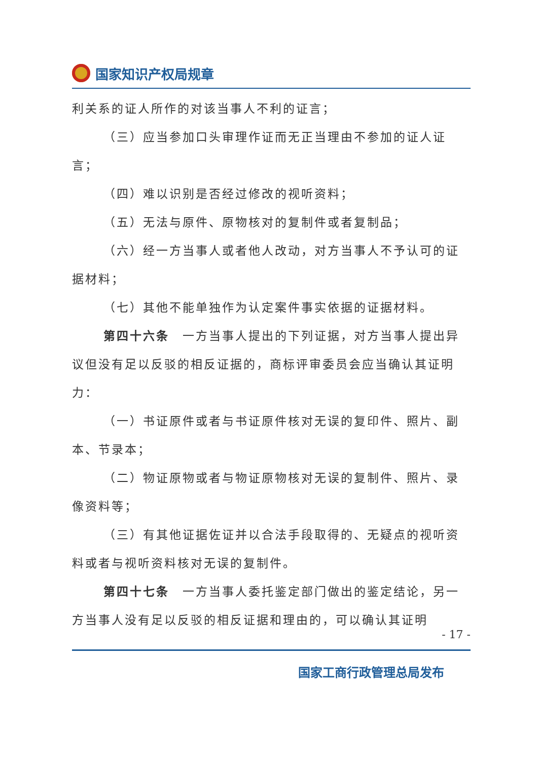国家知识产权局规章
利关系的证人所作的对该当事人不利的证言；
（三）应当参加口头审理作证而无正当理由不参加的证人证言；
（四）难以识别是否经过修改的视听资料；
（五）无法与原件、原物核对的复制件或者复制品；
（六）经一方当事人或者他人改动，对方当事人不予认可的证据材料；
（七）其他不能单独作为认定案件事实依据的证据材料。
第四十六条　一方当事人提出的下列证据，对方当事人提出异议但没有足以反驳的相反证据的，商标评审委员会应当确认其证明力：
（一）书证原件或者与书证原件核对无误的复印件、照片、副本、节录本；
（二）物证原物或者与物证原物核对无误的复制件、照片、录像资料等；
（三）有其他证据佐证并以合法手段取得的、无疑点的视听资料或者与视听资料核对无误的复制件。
第四十七条　一方当事人委托鉴定部门做出的鉴定结论，另一方当事人没有足以反驳的相反证据和理由的，可以确认其证明
- 17 -
国家工商行政管理总局发布